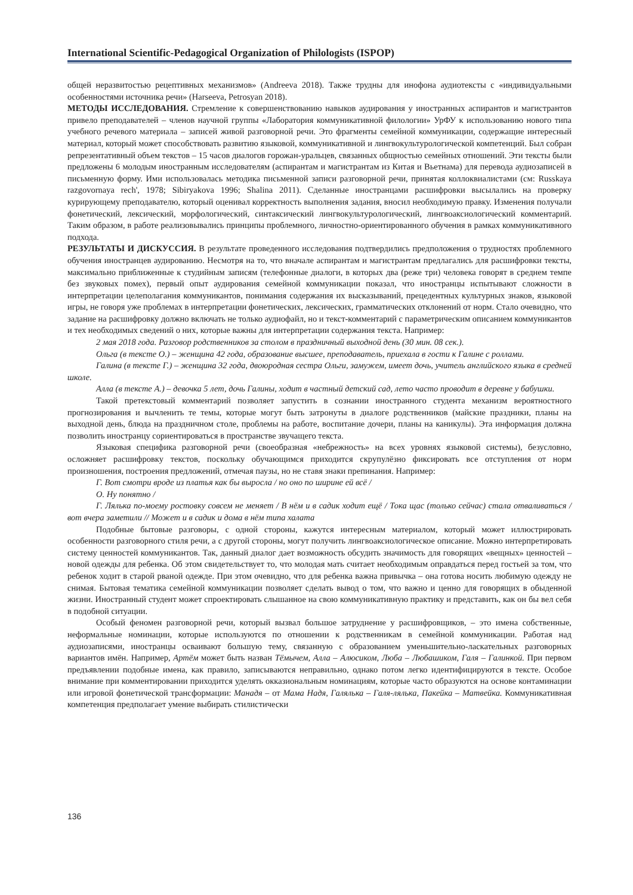International Scientific-Pedagogical Organization of Philologists (ISPOP)
общей неразвитостью рецептивных механизмов» (Andreeva 2018). Также трудны для инофона аудиотексты с «индивидуальными особенностями источника речи» (Harseeva, Petrosyan 2018).
МЕТОДЫ ИССЛЕДОВАНИЯ. Стремление к совершенствованию навыков аудирования у иностранных аспирантов и магистрантов привело преподавателей – членов научной группы «Лаборатория коммуникативной филологии» УрФУ к использованию нового типа учебного речевого материала – записей живой разговорной речи. Это фрагменты семейной коммуникации, содержащие интересный материал, который может способствовать развитию языковой, коммуникативной и лингвокультурологической компетенций. Был собран репрезентативный объем текстов – 15 часов диалогов горожан-уральцев, связанных общностью семейных отношений. Эти тексты были предложены 6 молодым иностранным исследователям (аспирантам и магистрантам из Китая и Вьетнама) для перевода аудиозаписей в письменную форму. Ими использовалась методика письменной записи разговорной речи, принятая коллоквиалистами (см: Russkaya razgovornaya rech', 1978; Sibiryakova 1996; Shalina 2011). Сделанные иностранцами расшифровки высылались на проверку курирующему преподавателю, который оценивал корректность выполнения задания, вносил необходимую правку. Изменения получали фонетический, лексический, морфологический, синтаксический лингвокультурологический, лингвоаксиологический комментарий. Таким образом, в работе реализовывались принципы проблемного, личностно-ориентированного обучения в рамках коммуникативного подхода.
РЕЗУЛЬТАТЫ И ДИСКУССИЯ. В результате проведенного исследования подтвердились предположения о трудностях проблемного обучения иностранцев аудированию. Несмотря на то, что вначале аспирантам и магистрантам предлагались для расшифровки тексты, максимально приближенные к студийным записям (телефонные диалоги, в которых два (реже три) человека говорят в среднем темпе без звуковых помех), первый опыт аудирования семейной коммуникации показал, что иностранцы испытывают сложности в интерпретации целеполагания коммуникантов, понимания содержания их высказываний, прецедентных культурных знаков, языковой игры, не говоря уже проблемах в интерпретации фонетических, лексических, грамматических отклонений от норм. Стало очевидно, что задание на расшифровку должно включать не только аудиофайл, но и текст-комментарий с параметрическим описанием коммуникантов и тех необходимых сведений о них, которые важны для интерпретации содержания текста. Например:
2 мая 2018 года. Разговор родственников за столом в праздничный выходной день (30 мин. 08 сек.).
Ольга (в тексте О.) – женщина 42 года, образование высшее, преподаватель, приехала в гости к Галине с роллами.
Галина (в тексте Г.) – женщина 32 года, двоюродная сестра Ольги, замужем, имеет дочь, учитель английского языка в средней школе.
Алла (в тексте А.) – девочка 5 лет, дочь Галины, ходит в частный детский сад, лето часто проводит в деревне у бабушки.
Такой претекстовый комментарий позволяет запустить в сознании иностранного студента механизм вероятностного прогнозирования и вычленить те темы, которые могут быть затронуты в диалоге родственников (майские праздники, планы на выходной день, блюда на праздничном столе, проблемы на работе, воспитание дочери, планы на каникулы). Эта информация должна позволить иностранцу сориентироваться в пространстве звучащего текста.
Языковая специфика разговорной речи (своеобразная «небрежность» на всех уровнях языковой системы), безусловно, осложняет расшифровку текстов, поскольку обучающимся приходится скрупулёзно фиксировать все отступления от норм произношения, построения предложений, отмечая паузы, но не ставя знаки препинания. Например:
Г. Вот смотри вроде из платья как бы выросла / но оно по ширине ей всё /
О. Ну понятно /
Г. Лялька по-моему ростовку совсем не меняет / В нём и в садик ходит ещё / Тока щас (только сейчас) стала отваливаться / вот вчера заметили // Может и в садик и дома в нём типа халата
Подобные бытовые разговоры, с одной стороны, кажутся интересным материалом, который может иллюстрировать особенности разговорного стиля речи, а с другой стороны, могут получить лингвоаксиологическое описание. Можно интерпретировать систему ценностей коммуникантов. Так, данный диалог дает возможность обсудить значимость для говорящих «вещных» ценностей – новой одежды для ребенка. Об этом свидетельствует то, что молодая мать считает необходимым оправдаться перед гостьей за том, что ребенок ходит в старой рваной одежде. При этом очевидно, что для ребенка важна привычка – она готова носить любимую одежду не снимая. Бытовая тематика семейной коммуникации позволяет сделать вывод о том, что важно и ценно для говорящих в обыденной жизни. Иностранный студент может спроектировать слышанное на свою коммуникативную практику и представить, как он бы вел себя в подобной ситуации.
Особый феномен разговорной речи, который вызвал большое затруднение у расшифровщиков, – это имена собственные, неформальные номинации, которые используются по отношении к родственникам в семейной коммуникации. Работая над аудиозаписями, иностранцы осваивают большую тему, связанную с образованием уменьшительно-ласкательных разговорных вариантов имён. Например, Артём может быть назван Тёмычем, Алла – Алюсиком, Люба – Любашиком, Галя – Галинкой. При первом предъявлении подобные имена, как правило, записываются неправильно, однако потом легко идентифицируются в тексте. Особое внимание при комментировании приходится уделять окказиональным номинациям, которые часто образуются на основе контаминации или игровой фонетической трансформации: Манадя – от Мама Надя, Галялька – Галя-лялька, Пакейка – Матвейка. Коммуникативная компетенция предполагает умение выбирать стилистически
136